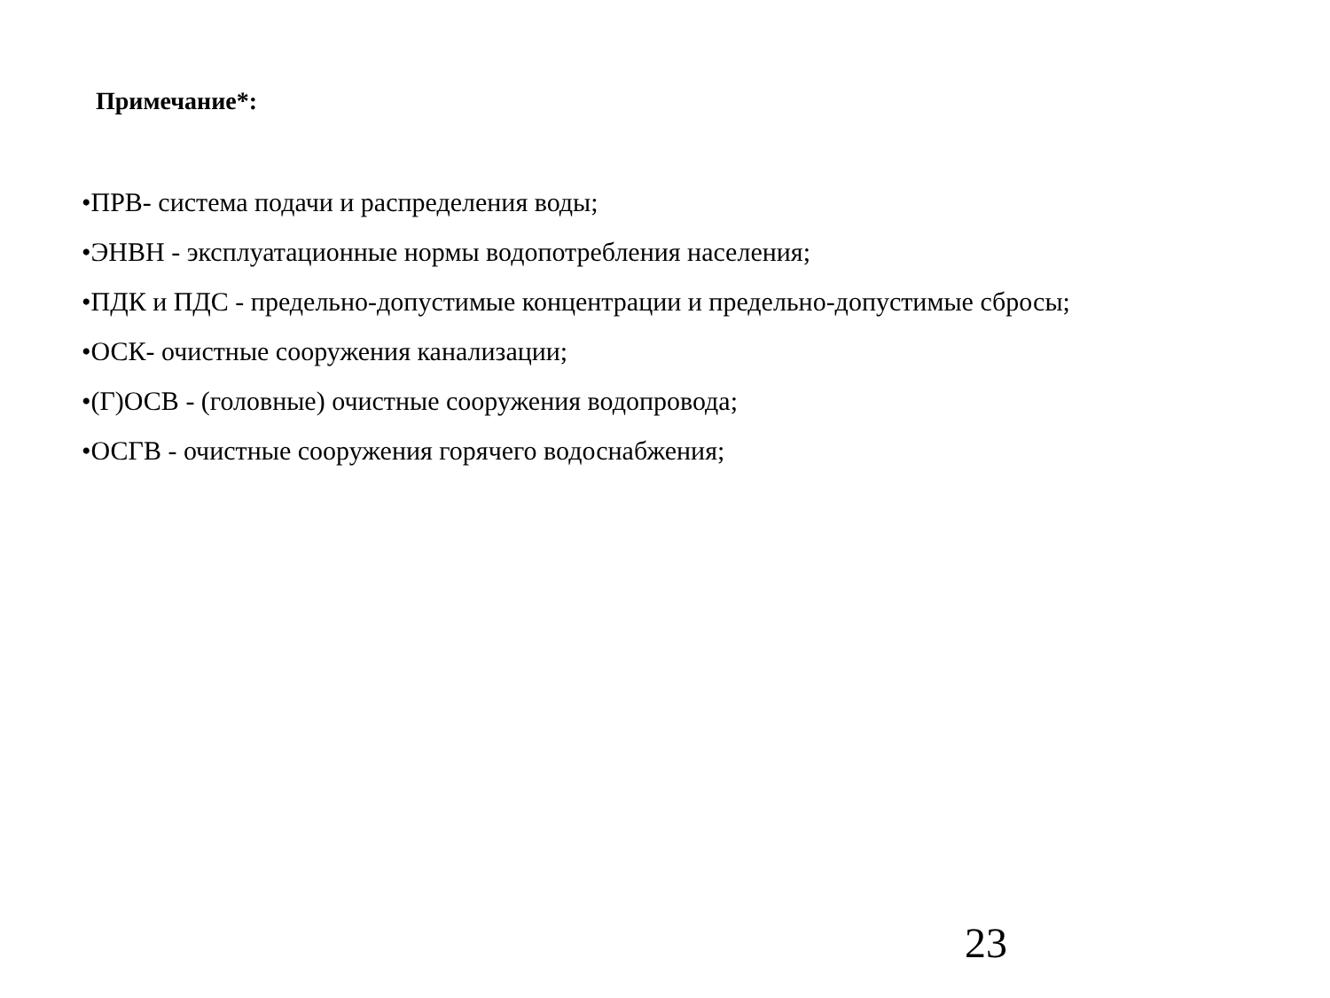Примечание*:
•ПРВ- система подачи и распределения воды;
•ЭНВН - эксплуатационные нормы водопотребления населения;
•ПДК и ПДС - предельно-допустимые концентрации и предельно-допустимые сбросы;
•ОСК- очистные сооружения канализации;
•(Г)ОСВ - (головные) очистные сооружения водопровода;
•ОСГВ - очистные сооружения горячего водоснабжения;
23